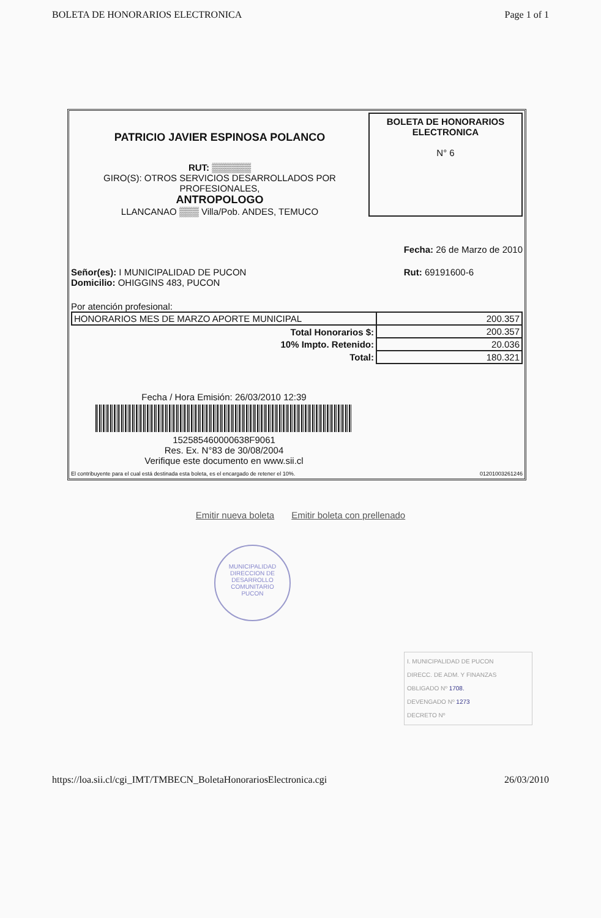BOLETA DE HONORARIOS ELECTRONICA Page 1 of 1
PATRICIO JAVIER ESPINOSA POLANCO
RUT: ▒▒▒▒▒▒
GIRO(S): OTROS SERVICIOS DESARROLLADOS POR
PROFESIONALES,
ANTROPOLOGO
LLANCANAO ▒▒▒ Villa/Pob. ANDES, TEMUCO
BOLETA DE HONORARIOS
ELECTRONICA
N° 6
Fecha: 26 de Marzo de 2010
Señor(es): I MUNICIPALIDAD DE PUCON
Domicilio: OHIGGINS 483, PUCON
Rut: 69191600-6
Por atención profesional:
| HONORARIOS MES DE MARZO APORTE MUNICIPAL | 200.357 |
| Total Honorarios $: | 200.357 |
| 10% Impto. Retenido: | 20.036 |
| Total: | 180.321 |
Fecha / Hora Emisión: 26/03/2010 12:39
152585460000638F9061
Res. Ex. N°83 de 30/08/2004
Verifique este documento en www.sii.cl
El contribuyente para el cual está destinada esta boleta, es el encargado de retener el 10%. 01201003261246
Emitir nueva boleta Emitir boleta con prellenado
MUNICIPALIDAD
DIRECCION DE
DESARROLLO
COMUNITARIO
PUCON
I. MUNICIPALIDAD DE PUCON
DIRECC. DE ADM. Y FINANZAS
OBLIGADO Nº 1708.
DEVENGADO Nº 1273
DECRETO Nº
https://loa.sii.cl/cgi_IMT/TMBECN_BoletaHonorariosElectronica.cgi 26/03/2010